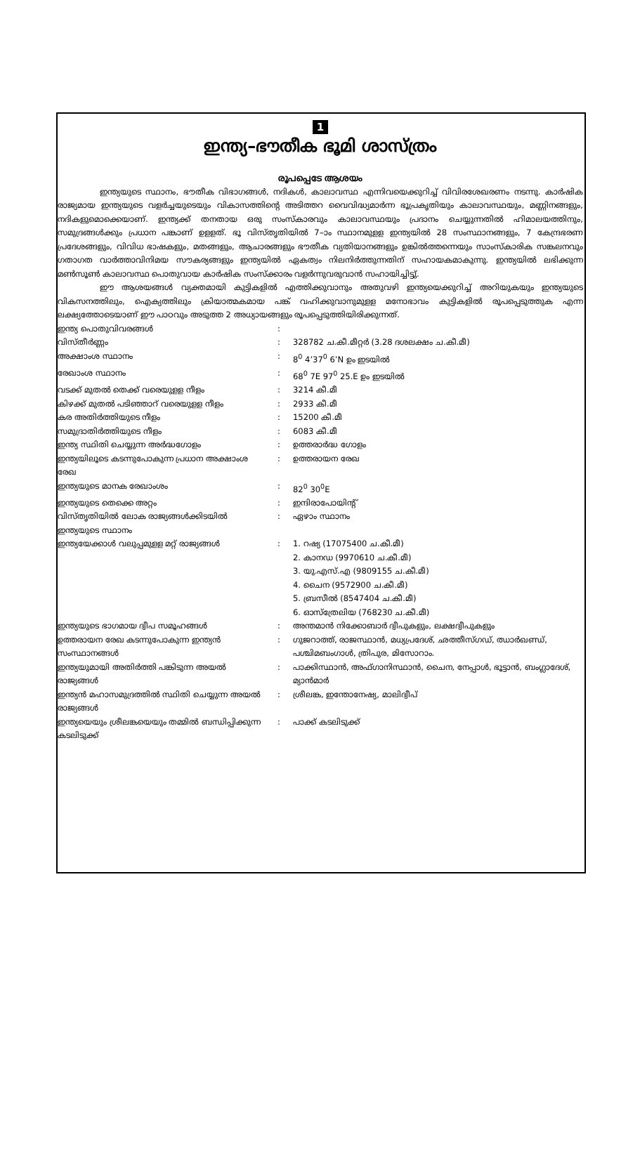1
ഇന്ത്യ–ഭൗതീക ഭൂമി ശാസ്ത്രം
രൂപപ്പെടേ ആശയം
ഇന്ത്യയുടെ സ്ഥാനം, ഭൗതീക വിഭാഗങ്ങൾ, നദികൾ, കാലാവസ്ഥ എന്നിവയെക്കുറിച്ച് വിവിരശേഖരണം നടന്നു. കാർഷിക രാജ്യമായ ഇന്ത്യയുടെ വളർച്ചയുടെയും വികാസത്തിന്റെ അടിത്തറ വൈവിദ്ധ്യമാർന്ന ഭൂപ്രകൃതിയും കാലാവസ്ഥയും, മണ്ണിനങ്ങളും, നദികളുമൊക്കെയാണ്. ഇന്ത്യക്ക് തനതായ ഒരു സംസ്കാരവും കാലാവസ്ഥയും പ്രദാനം ചെയ്യുന്നതിൽ ഹിമാലയത്തിനും, സമുദ്രങ്ങൾക്കും പ്രധാന പങ്കാണ് ഉളളത്. ഭൂ വിസ്തൃതിയിൽ 7–ാം സ്ഥാനമുളള ഇന്ത്യയിൽ 28 സംസ്ഥാനങ്ങളും, 7 കേന്ദ്രഭരണ പ്രദേശങ്ങളും, വിവിധ ഭാഷകളും, മതങ്ങളും, ആചാരങ്ങളും ഭൗതീക വ്യതിയാനങ്ങളും ഉങ്കിൽത്തന്നെയും സാംസ്കാരിക സങ്കലനവും ഗതാഗത വാർത്താവിനിമയ സൗകര്യങ്ങളും ഇന്ത്യയിൽ ഏകത്വം നിലനിർത്തുന്നതിന് സഹായകമാകുന്നു. ഇന്ത്യയിൽ ലഭിക്കുന്ന മൺസൂൺ കാലാവസ്ഥ പൊതുവായ കാർഷിക സംസ്ക്കാരം വളർന്നുവരുവാൻ സഹായിച്ചിട്ടു്.
ഈ ആശയങ്ങൾ വ്യക്തമായി കുട്ടികളിൽ എത്തിക്കുവാനും അതുവഴി ഇന്ത്യയെക്കുറിച്ച് അറിയുകയും ഇന്ത്യയുടെ വികസനത്തിലും, ഐക്യത്തിലും ക്രിയാത്മകമായ പങ്ക് വഹിക്കുവാനുമുളള മനോഭാവം കുട്ടികളിൽ രൂപപ്പെടുത്തുക എന്ന ലക്ഷ്യത്തോടെയാണ് ഈ പാഠവും അടുത്ത 2 അധ്യായങ്ങളും രൂപപ്പെടുത്തിയിരിക്കുന്നത്.
| ഇന്ത്യ പൊതുവിവരങ്ങൾ | : | |
| വിസ്തീർണ്ണം | : | 328782 ച.കീ.മീറ്റർ (3.28 ദശലക്ഷം ച.കീ.മീ) |
| അക്ഷാംശ സ്ഥാനം | : | 8<sup>0</sup> 4’37<sup>0</sup> 6’N ഉം ഇടയിൽ |
| രേഖാംശ സ്ഥാനം | : | 68<sup>0</sup> 7E 97<sup>0</sup> 25.E ഉം ഇടയിൽ |
| വടക്ക് മുതൽ തെക്ക് വരെയുളള നീളം | : | 3214 കീ.മീ |
| കിഴക്ക് മുതൽ പടിഞ്ഞാറ് വരെയുളള നീളം | : | 2933 കീ.മീ |
| കര അതിർത്തിയുടെ നീളം | : | 15200 കീ.മീ |
| സമുദ്രാതിർത്തിയുടെ നീളം | : | 6083 കീ.മീ |
| ഇന്ത്യ സ്ഥിതി ചെയ്യുന്ന അർദ്ധഗോളം | : | ഉത്തരാർദ്ധ ഗോളം |
| ഇന്ത്യയിലൂടെ കടന്നുപോകുന്ന പ്രധാന അക്ഷാംശ രേഖ | : | ഉത്തരായന രേഖ |
| ഇന്ത്യയുടെ മാനക രേഖാംശം | : | 82<sup>0</sup> 30<sup>0</sup>E |
| ഇന്ത്യയുടെ തെക്കെ അറ്റം | : | ഇന്ദിരാപോയിന്റ് |
| വിസ്തൃതിയിൽ ലോക രാജ്യങ്ങൾക്കിടയിൽ ഇന്ത്യയുടെ സ്ഥാനം | : | ഏഴാം സ്ഥാനം |
| ഇന്ത്യയേക്കാൾ വലുപ്പമുളള മറ്റ് രാജ്യങ്ങൾ | : | 1. റഷ്യ (17075400 ച.കീ.മീ) 2. കാനഡ (9970610 ച.കീ.മീ) 3. യു.എസ്.എ (9809155 ച.കീ.മീ) 4. ചൈന (9572900 ച.കീ.മീ) 5. ബ്രസീൽ (8547404 ച.കീ.മീ) 6. ഓസ്ത്രേലിയ (768230 ച.കീ.മീ) |
| ഇന്ത്യയുടെ ഭാഗമായ ദ്വീപ സമൂഹങ്ങൾ | : | അന്തമാൻ നിക്കോബാർ ദ്വീപുകളും, ലക്ഷദ്വീപുകളും |
| ഉത്തരായന രേഖ കടന്നുപോകുന്ന ഇന്ത്യൻ സംസ്ഥാനങ്ങൾ | : | ഗുജറാത്ത്, രാജസ്ഥാൻ, മധ്യപ്രദേശ്, ഛത്തീസ്ഗഡ്, ഝാർഖണ്ഡ്, പശ്ചിമബംഗാൾ, ത്രിപുര, മിസോറാം. |
| ഇന്ത്യയുമായി അതിർത്തി പങ്കിടുന്ന അയൽ രാജ്യങ്ങൾ | : | പാക്കിസ്ഥാൻ, അഫ്ഗാനിസ്ഥാൻ, ചൈന, നേപ്പാൾ, ഭൂട്ടാൻ, ബംഗ്ലാദേശ്, മ്യാൻമാർ |
| ഇന്ത്യൻ മഹാസമുദ്രത്തിൽ സ്ഥിതി ചെയ്യുന്ന അയൽ രാജ്യങ്ങൾ | : | ശ്രീലങ്ക, ഇന്തോനേഷ്യ, മാലിദ്വീപ് |
| ഇന്ത്യയെയും ശ്രീലങ്കയെയും തമ്മിൽ ബന്ധിപ്പിക്കുന്ന കടലിടുക്ക് | : | പാക്ക് കടലിടുക്ക് |